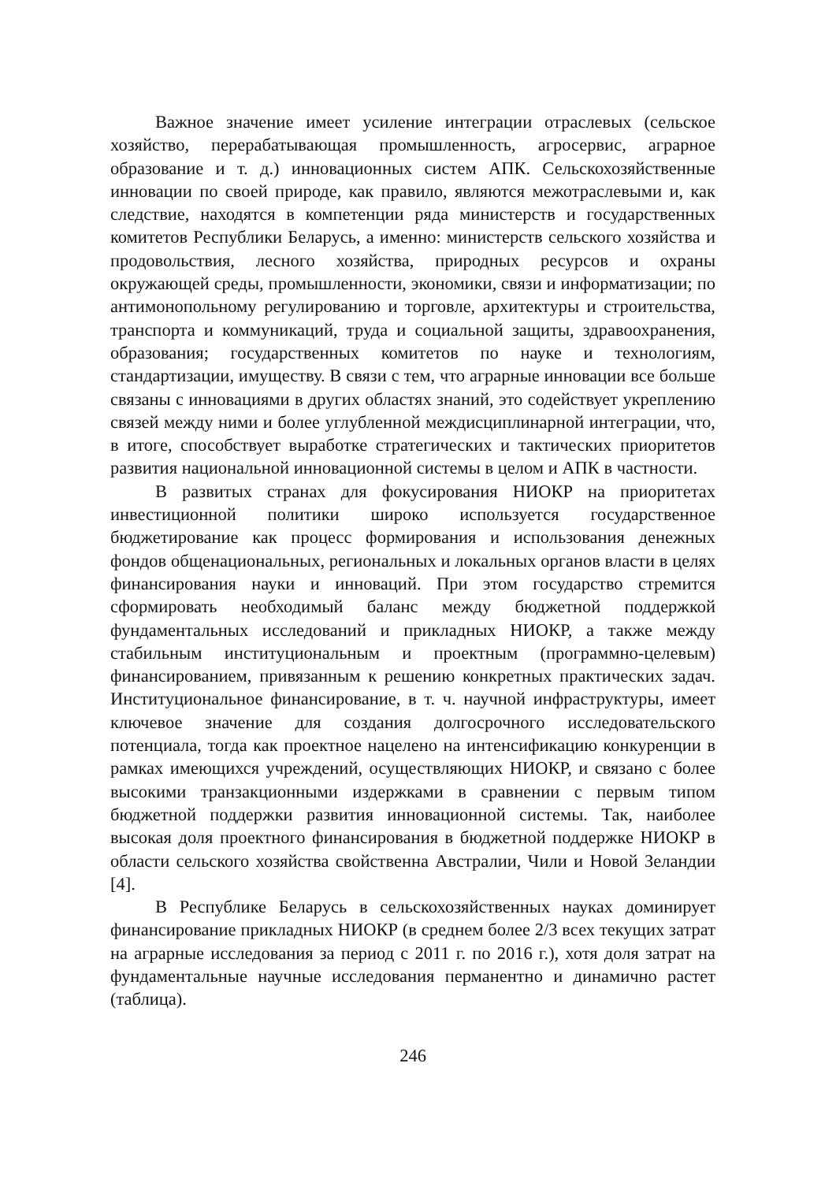Важное значение имеет усиление интеграции отраслевых (сельское хозяйство, перерабатывающая промышленность, агросервис, аграрное образование и т. д.) инновационных систем АПК. Сельскохозяйственные инновации по своей природе, как правило, являются межотраслевыми и, как следствие, находятся в компетенции ряда министерств и государственных комитетов Республики Беларусь, а именно: министерств сельского хозяйства и продовольствия, лесного хозяйства, природных ресурсов и охраны окружающей среды, промышленности, экономики, связи и информатизации; по антимонопольному регулированию и торговле, архитектуры и строительства, транспорта и коммуникаций, труда и социальной защиты, здравоохранения, образования; государственных комитетов по науке и технологиям, стандартизации, имуществу. В связи с тем, что аграрные инновации все больше связаны с инновациями в других областях знаний, это содействует укреплению связей между ними и более углубленной междисциплинарной интеграции, что, в итоге, способствует выработке стратегических и тактических приоритетов развития национальной инновационной системы в целом и АПК в частности.
В развитых странах для фокусирования НИОКР на приоритетах инвестиционной политики широко используется государственное бюджетирование как процесс формирования и использования денежных фондов общенациональных, региональных и локальных органов власти в целях финансирования науки и инноваций. При этом государство стремится сформировать необходимый баланс между бюджетной поддержкой фундаментальных исследований и прикладных НИОКР, а также между стабильным институциональным и проектным (программно-целевым) финансированием, привязанным к решению конкретных практических задач. Институциональное финансирование, в т. ч. научной инфраструктуры, имеет ключевое значение для создания долгосрочного исследовательского потенциала, тогда как проектное нацелено на интенсификацию конкуренции в рамках имеющихся учреждений, осуществляющих НИОКР, и связано с более высокими транзакционными издержками в сравнении с первым типом бюджетной поддержки развития инновационной системы. Так, наиболее высокая доля проектного финансирования в бюджетной поддержке НИОКР в области сельского хозяйства свойственна Австралии, Чили и Новой Зеландии [4].
В Республике Беларусь в сельскохозяйственных науках доминирует финансирование прикладных НИОКР (в среднем более 2/3 всех текущих затрат на аграрные исследования за период с 2011 г. по 2016 г.), хотя доля затрат на фундаментальные научные исследования перманентно и динамично растет (таблица).
246